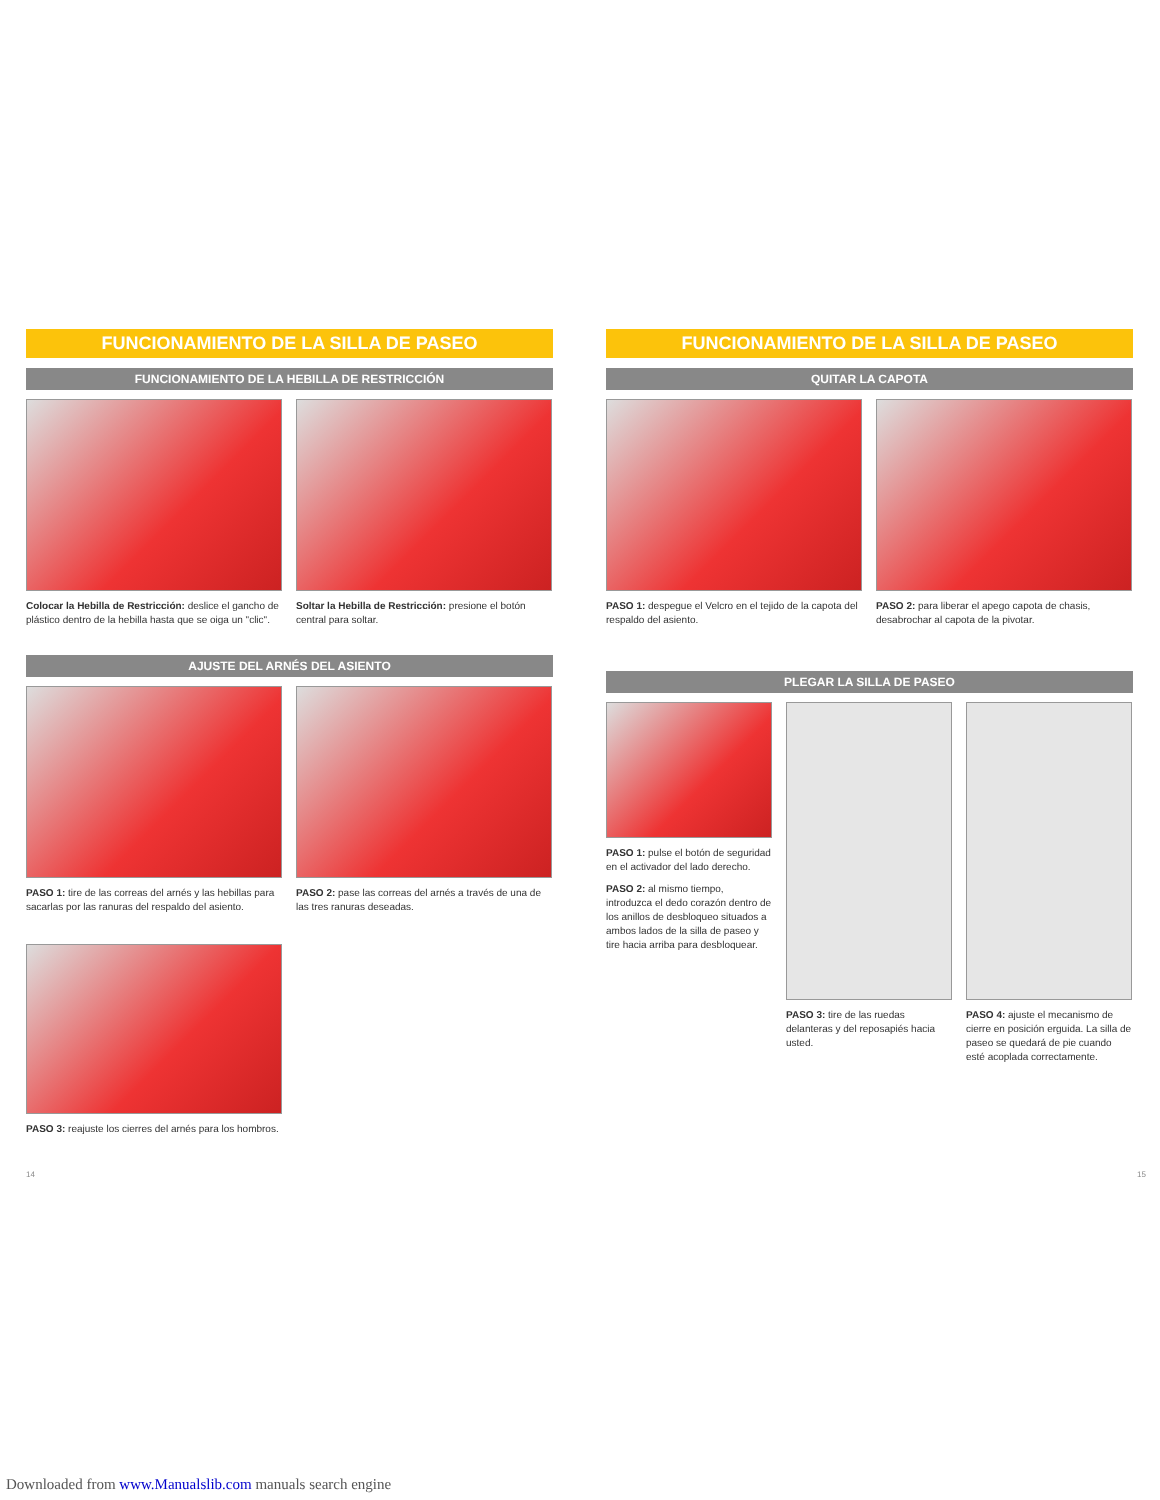FUNCIONAMIENTO DE LA SILLA DE PASEO
FUNCIONAMIENTO DE LA HEBILLA DE RESTRICCIÓN
Colocar la Hebilla de Restricción: deslice el gancho de plástico dentro de la hebilla hasta que se oiga un "clic".
Soltar la Hebilla de Restricción: presione el botón central para soltar.
AJUSTE DEL ARNÉS DEL ASIENTO
PASO 1: tire de las correas del arnés y las hebillas para sacarlas por las ranuras del respaldo del asiento.
PASO 2: pase las correas del arnés a través de una de las tres ranuras deseadas.
PASO 3: reajuste los cierres del arnés para los hombros.
FUNCIONAMIENTO DE LA SILLA DE PASEO
QUITAR LA CAPOTA
PASO 1: despegue el Velcro en el tejido de la capota del respaldo del asiento.
PASO 2: para liberar el apego capota de chasis, desabrochar al capota de la pivotar.
PLEGAR LA SILLA DE PASEO
PASO 1: pulse el botón de seguridad en el activador del lado derecho.
PASO 2: al mismo tiempo, introduzca el dedo corazón dentro de los anillos de desbloqueo situados a ambos lados de la silla de paseo y tire hacia arriba para desbloquear.
PASO 3: tire de las ruedas delanteras y del reposapiés hacia usted.
PASO 4: ajuste el mecanismo de cierre en posición erguida. La silla de paseo se quedará de pie cuando esté acoplada correctamente.
14 15
Downloaded from www.Manualslib.com manuals search engine